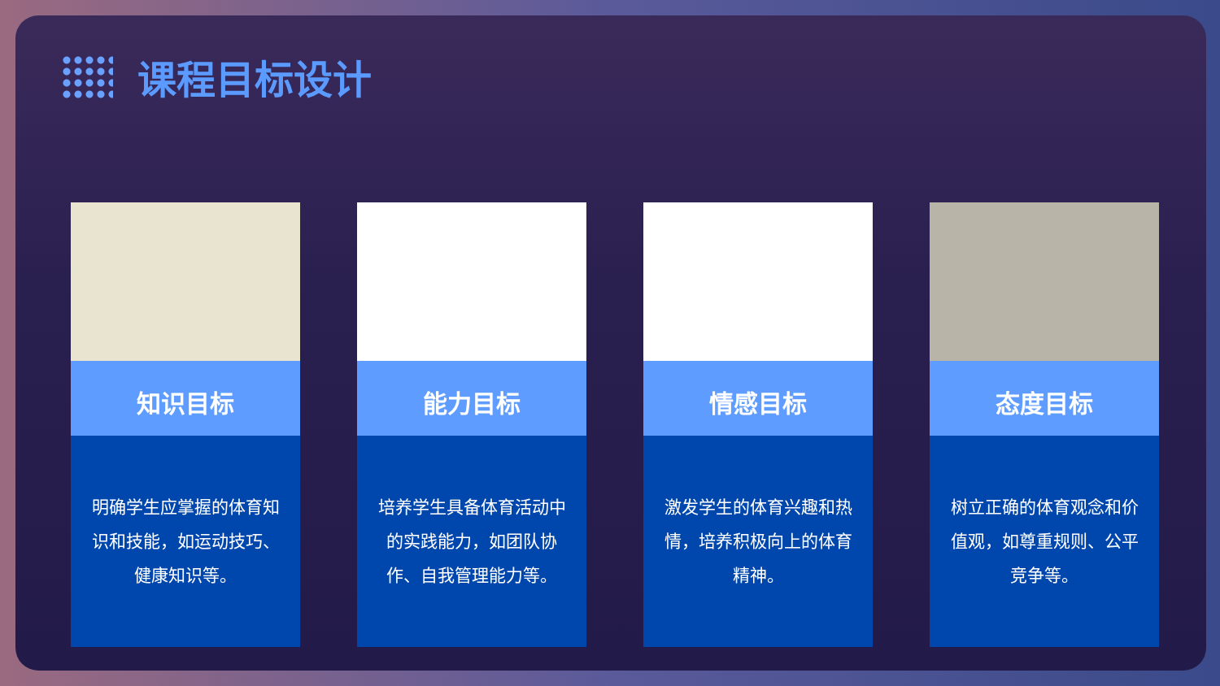课程目标设计
知识目标
明确学生应掌握的体育知识和技能，如运动技巧、健康知识等。
能力目标
培养学生具备体育活动中的实践能力，如团队协作、自我管理能力等。
情感目标
激发学生的体育兴趣和热情，培养积极向上的体育精神。
态度目标
树立正确的体育观念和价值观，如尊重规则、公平竞争等。